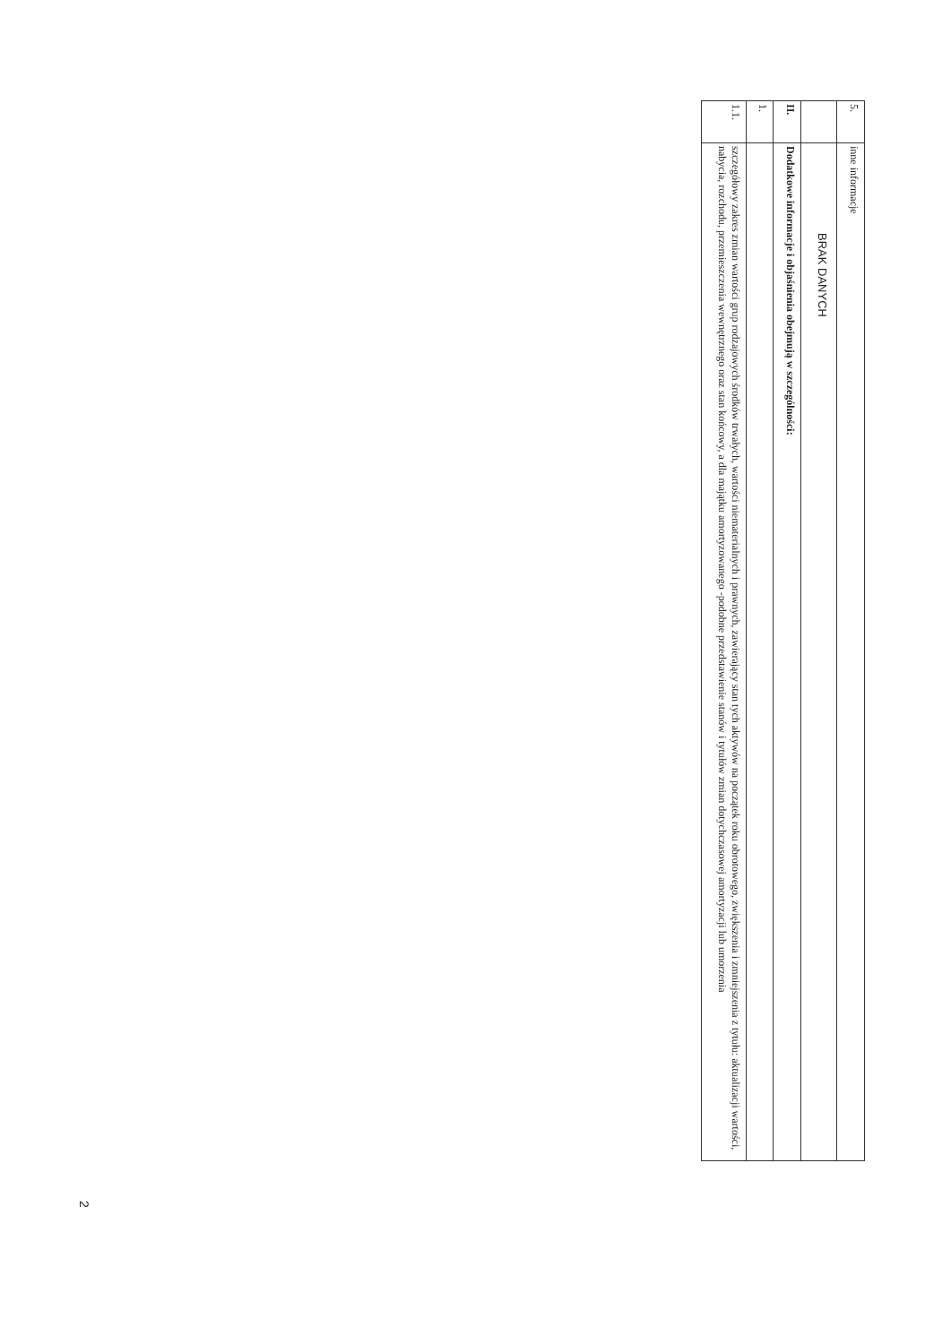| 5. | inne informacje |
| | BRAK DANYCH |
| II. | Dodatkowe informacje i objaśnienia obejmują w szczególności: |
| 1. | |
| 1.1. | szczegółowy zakres zmian wartości grup rodzajowych środków trwałych, wartości niematerialnych i prawnych, zawierający stan tych aktywów na początek roku obrotowego, zwiększenia i zmniejszenia z tytułu: aktualizacji wartości, nabycia, rozchodu, przemieszczenia wewnętrznego oraz stan końcowy, a dla majątku amortyzowanego -podobne przedstawienie stanów i tytułów zmian dotychczasowej amortyzacji lub umorzenia |
2